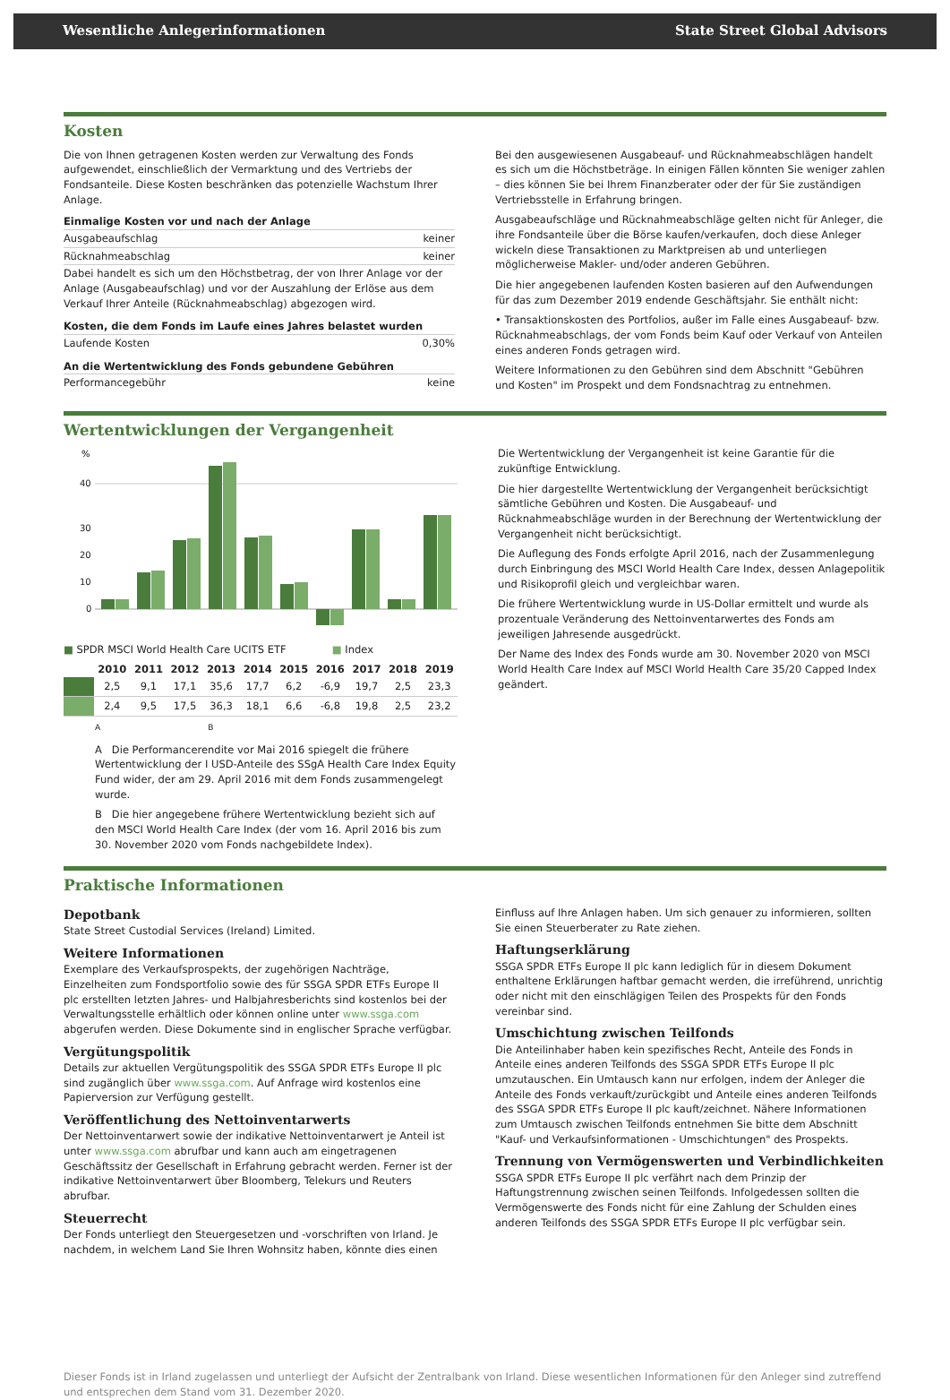Wesentliche Anlegerinformationen State Street Global Advisors
Kosten
Die von Ihnen getragenen Kosten werden zur Verwaltung des Fonds aufgewendet, einschließlich der Vermarktung und des Vertriebs der Fondsanteile. Diese Kosten beschränken das potenzielle Wachstum Ihrer Anlage.
Einmalige Kosten vor und nach der Anlage
Ausgabeaufschlag keiner
Rücknahmeabschlag keiner
Dabei handelt es sich um den Höchstbetrag, der von Ihrer Anlage vor der Anlage (Ausgabeaufschlag) und vor der Auszahlung der Erlöse aus dem Verkauf Ihrer Anteile (Rücknahmeabschlag) abgezogen wird.
Kosten, die dem Fonds im Laufe eines Jahres belastet wurden
Laufende Kosten 0,30%
An die Wertentwicklung des Fonds gebundene Gebühren
Performancegebühr keine
Bei den ausgewiesenen Ausgabeauf- und Rücknahmeabschlägen handelt es sich um die Höchstbeträge. In einigen Fällen könnten Sie weniger zahlen – dies können Sie bei Ihrem Finanzberater oder der für Sie zuständigen Vertriebsstelle in Erfahrung bringen.
Ausgabeaufschläge und Rücknahmeabschläge gelten nicht für Anleger, die ihre Fondsanteile über die Börse kaufen/verkaufen, doch diese Anleger wickeln diese Transaktionen zu Marktpreisen ab und unterliegen möglicherweise Makler- und/oder anderen Gebühren.
Die hier angegebenen laufenden Kosten basieren auf den Aufwendungen für das zum Dezember 2019 endende Geschäftsjahr. Sie enthält nicht:
• Transaktionskosten des Portfolios, außer im Falle eines Ausgabeauf- bzw. Rücknahmeabschlags, der vom Fonds beim Kauf oder Verkauf von Anteilen eines anderen Fonds getragen wird.
Weitere Informationen zu den Gebühren sind dem Abschnitt "Gebühren und Kosten" im Prospekt und dem Fondsnachtrag zu entnehmen.
Wertentwicklungen der Vergangenheit
%
40
30
20
10
0
■ SPDR MSCI World Health Care UCITS ETF ■ Index
| | 2010 | 2011 | 2012 | 2013 | 2014 | 2015 | 2016 | 2017 | 2018 | 2019 |
| --- | --- | --- | --- | --- | --- | --- | --- | --- | --- | --- |
| | 2,5 | 9,1 | 17,1 | 35,6 | 17,7 | 6,2 | -6,9 | 19,7 | 2,5 | 23,3 |
| | 2,4 | 9,5 | 17,5 | 36,3 | 18,1 | 6,6 | -6,8 | 19,8 | 2,5 | 23,2 |
A B
A Die Performancerendite vor Mai 2016 spiegelt die frühere Wertentwicklung der I USD-Anteile des SSgA Health Care Index Equity Fund wider, der am 29. April 2016 mit dem Fonds zusammengelegt wurde.
B Die hier angegebene frühere Wertentwicklung bezieht sich auf den MSCI World Health Care Index (der vom 16. April 2016 bis zum 30. November 2020 vom Fonds nachgebildete Index).
Die Wertentwicklung der Vergangenheit ist keine Garantie für die zukünftige Entwicklung.
Die hier dargestellte Wertentwicklung der Vergangenheit berücksichtigt sämtliche Gebühren und Kosten. Die Ausgabeauf- und Rücknahmeabschläge wurden in der Berechnung der Wertentwicklung der Vergangenheit nicht berücksichtigt.
Die Auflegung des Fonds erfolgte April 2016, nach der Zusammenlegung durch Einbringung des MSCI World Health Care Index, dessen Anlagepolitik und Risikoprofil gleich und vergleichbar waren.
Die frühere Wertentwicklung wurde in US-Dollar ermittelt und wurde als prozentuale Veränderung des Nettoinventarwertes des Fonds am jeweiligen Jahresende ausgedrückt.
Der Name des Index des Fonds wurde am 30. November 2020 von MSCI World Health Care Index auf MSCI World Health Care 35/20 Capped Index geändert.
Praktische Informationen
Depotbank
State Street Custodial Services (Ireland) Limited.
Weitere Informationen
Exemplare des Verkaufsprospekts, der zugehörigen Nachträge, Einzelheiten zum Fondsportfolio sowie des für SSGA SPDR ETFs Europe II plc erstellten letzten Jahres- und Halbjahresberichts sind kostenlos bei der Verwaltungsstelle erhältlich oder können online unter www.ssga.com abgerufen werden. Diese Dokumente sind in englischer Sprache verfügbar.
Vergütungspolitik
Details zur aktuellen Vergütungspolitik des SSGA SPDR ETFs Europe II plc sind zugänglich über www.ssga.com. Auf Anfrage wird kostenlos eine Papierversion zur Verfügung gestellt.
Veröffentlichung des Nettoinventarwerts
Der Nettoinventarwert sowie der indikative Nettoinventarwert je Anteil ist unter www.ssga.com abrufbar und kann auch am eingetragenen Geschäftssitz der Gesellschaft in Erfahrung gebracht werden. Ferner ist der indikative Nettoinventarwert über Bloomberg, Telekurs und Reuters abrufbar.
Steuerrecht
Der Fonds unterliegt den Steuergesetzen und -vorschriften von Irland. Je nachdem, in welchem Land Sie Ihren Wohnsitz haben, könnte dies einen
Einfluss auf Ihre Anlagen haben. Um sich genauer zu informieren, sollten Sie einen Steuerberater zu Rate ziehen.
Haftungserklärung
SSGA SPDR ETFs Europe II plc kann lediglich für in diesem Dokument enthaltene Erklärungen haftbar gemacht werden, die irreführend, unrichtig oder nicht mit den einschlägigen Teilen des Prospekts für den Fonds vereinbar sind.
Umschichtung zwischen Teilfonds
Die Anteilinhaber haben kein spezifisches Recht, Anteile des Fonds in Anteile eines anderen Teilfonds des SSGA SPDR ETFs Europe II plc umzutauschen. Ein Umtausch kann nur erfolgen, indem der Anleger die Anteile des Fonds verkauft/zurückgibt und Anteile eines anderen Teilfonds des SSGA SPDR ETFs Europe II plc kauft/zeichnet. Nähere Informationen zum Umtausch zwischen Teilfonds entnehmen Sie bitte dem Abschnitt "Kauf- und Verkaufsinformationen - Umschichtungen" des Prospekts.
Trennung von Vermögenswerten und Verbindlichkeiten
SSGA SPDR ETFs Europe II plc verfährt nach dem Prinzip der Haftungstrennung zwischen seinen Teilfonds. Infolgedessen sollten die Vermögenswerte des Fonds nicht für eine Zahlung der Schulden eines anderen Teilfonds des SSGA SPDR ETFs Europe II plc verfügbar sein.
Dieser Fonds ist in Irland zugelassen und unterliegt der Aufsicht der Zentralbank von Irland. Diese wesentlichen Informationen für den Anleger sind zutreffend und entsprechen dem Stand vom 31. Dezember 2020.